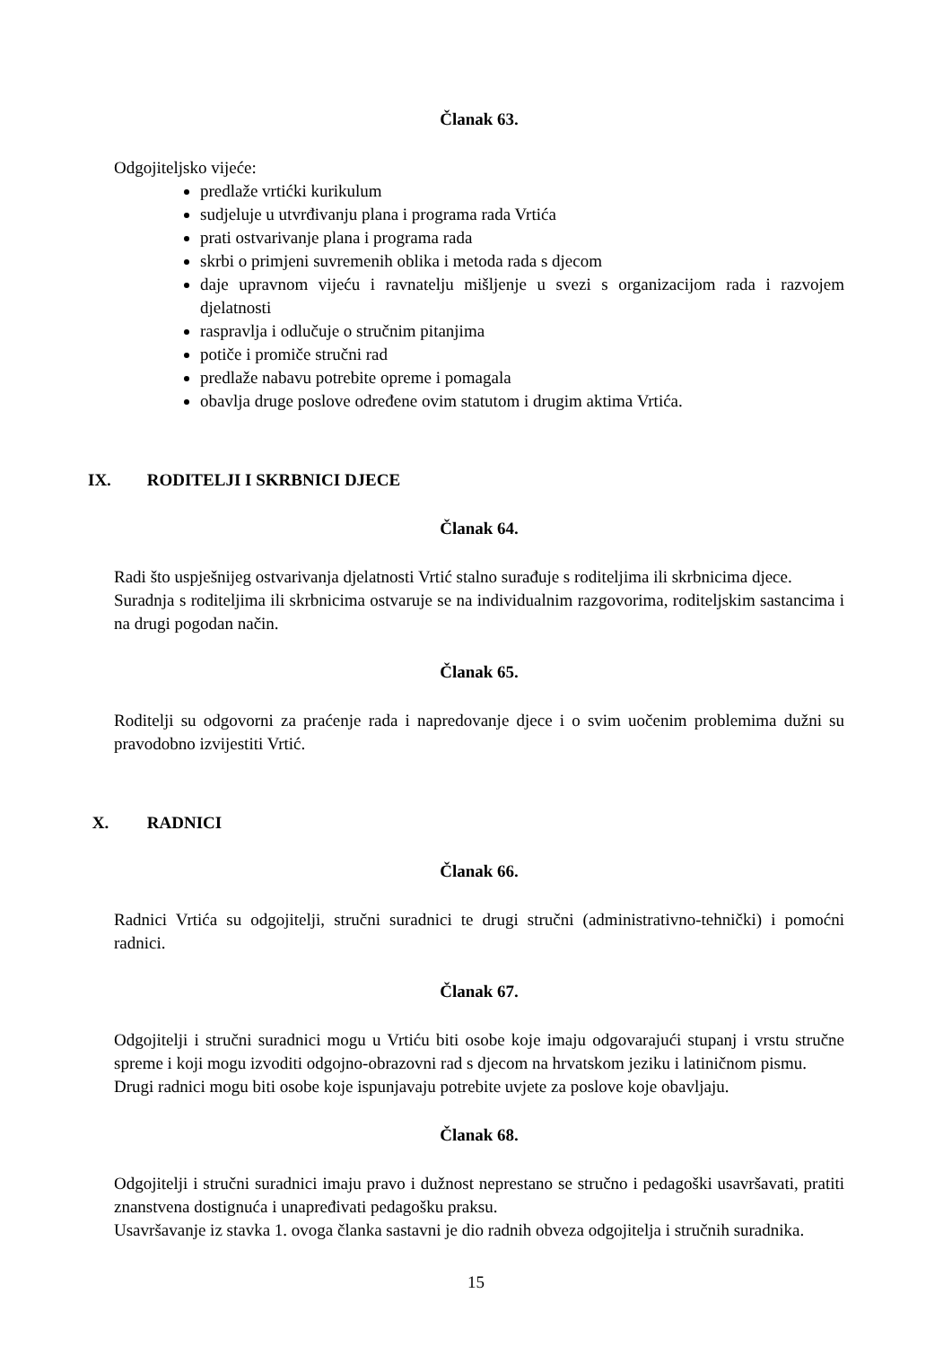Članak 63.
Odgojiteljsko vijeće:
predlaže vrtićki kurikulum
sudjeluje u utvrđivanju plana i programa rada Vrtića
prati ostvarivanje plana i programa rada
skrbi o primjeni suvremenih oblika i metoda rada s djecom
daje upravnom vijeću i ravnatelju mišljenje u svezi s organizacijom rada i razvojem djelatnosti
raspravlja i odlučuje o stručnim pitanjima
potiče i promiče stručni rad
predlaže nabavu potrebite opreme i pomagala
obavlja druge poslove određene ovim statutom i drugim aktima Vrtića.
IX. RODITELJI I SKRBNICI DJECE
Članak 64.
Radi što uspješnijeg ostvarivanja djelatnosti Vrtić stalno surađuje s roditeljima ili skrbnicima djece.
Suradnja s roditeljima ili skrbnicima ostvaruje se na individualnim razgovorima, roditeljskim sastancima i na drugi pogodan način.
Članak 65.
Roditelji su odgovorni za praćenje rada i napredovanje djece i o svim uočenim problemima dužni su pravodobno izvijestiti Vrtić.
X. RADNICI
Članak 66.
Radnici Vrtića su odgojitelji, stručni suradnici te drugi stručni (administrativno-tehnički) i pomoćni radnici.
Članak 67.
Odgojitelji i stručni suradnici mogu u Vrtiću biti osobe koje imaju odgovarajući stupanj i vrstu stručne spreme i koji mogu izvoditi odgojno-obrazovni rad s djecom na hrvatskom jeziku i latiničnom pismu.
Drugi radnici mogu biti osobe koje ispunjavaju potrebite uvjete za poslove koje obavljaju.
Članak 68.
Odgojitelji i stručni suradnici imaju pravo i dužnost neprestano se stručno i pedagoški usavršavati, pratiti znanstvena dostignuća i unapređivati pedagošku praksu.
Usavršavanje iz stavka 1. ovoga članka sastavni je dio radnih obveza odgojitelja i stručnih suradnika.
15